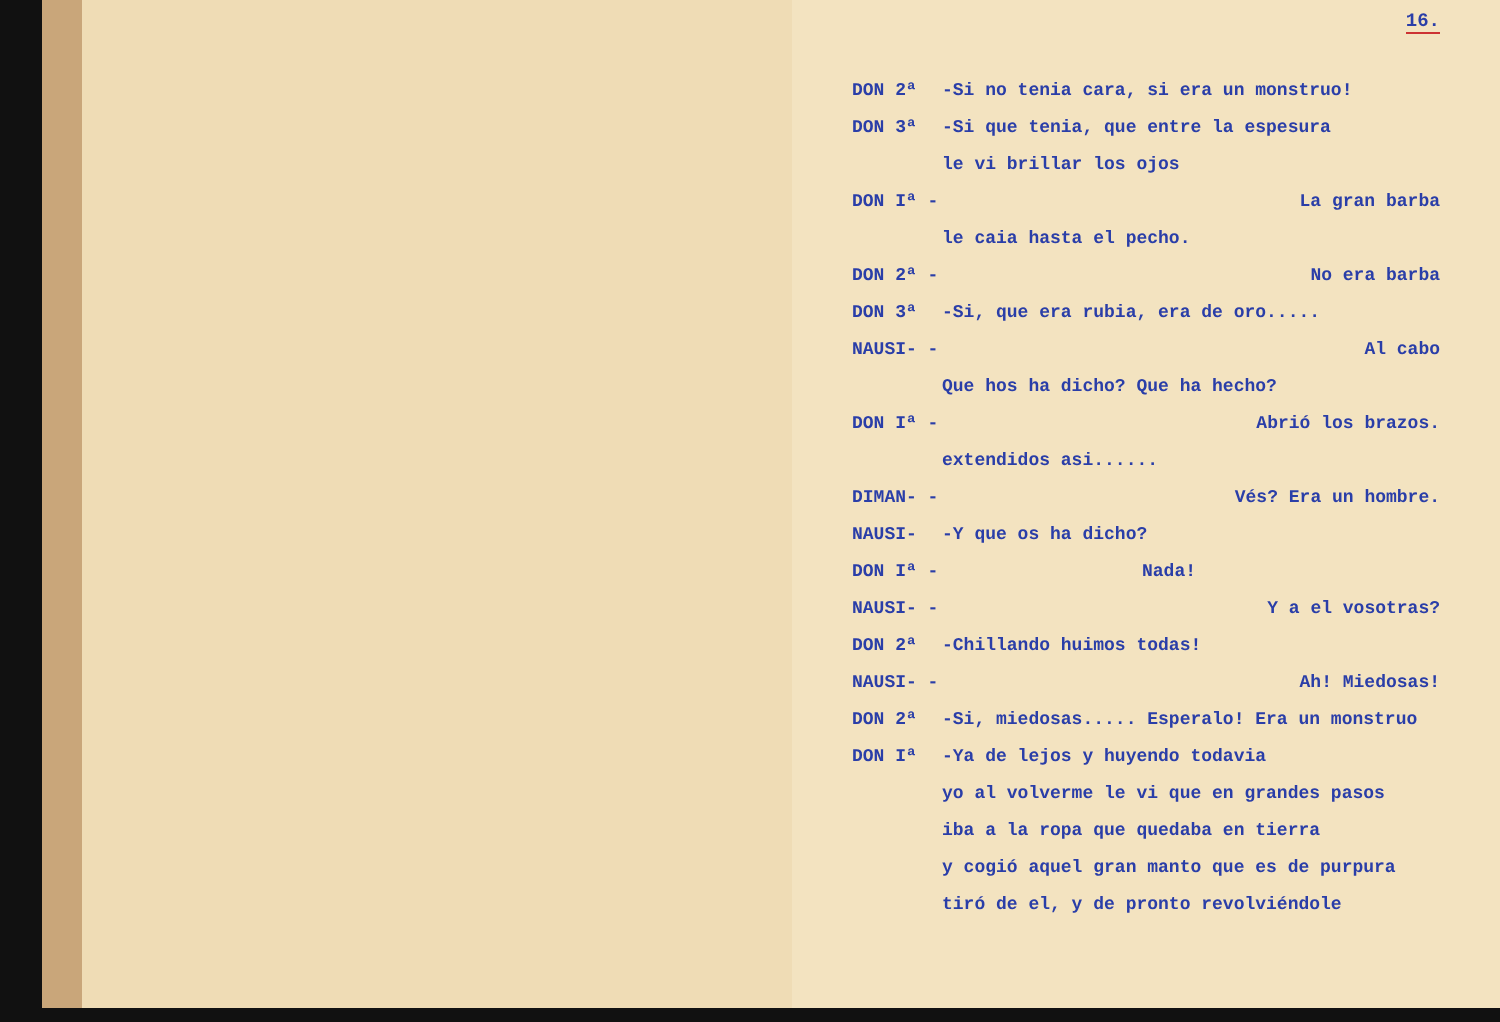16.
DON 2ª -Si no tenia cara, si era un monstruo!
DON 3ª -Si que tenia, que entre la espesura
le vi brillar los ojos
DON Iª - La gran barba
le caia hasta el pecho.
DON 2ª - No era barba
DON 3ª -Si, que era rubia, era de oro.....
NAUSI- - Al cabo
Que hos ha dicho? Que ha hecho?
DON Iª - Abrió los brazos.
extendidos asi......
DIMAN- - Vés? Era un hombre.
NAUSI- -Y que os ha dicho?
DON Iª - Nada!
NAUSI- - Y a el vosotras?
DON 2ª -Chillando huimos todas!
NAUSI- - Ah! Miedosas!
DON 2ª -Si, miedosas..... Esperalo! Era un monstruo
DON Iª -Ya de lejos y huyendo todavia
yo al volverme le vi que en grandes pasos
iba a la ropa que quedaba en tierra
y cogió aquel gran manto que es de purpura
tiró de el, y de pronto revolviéndole